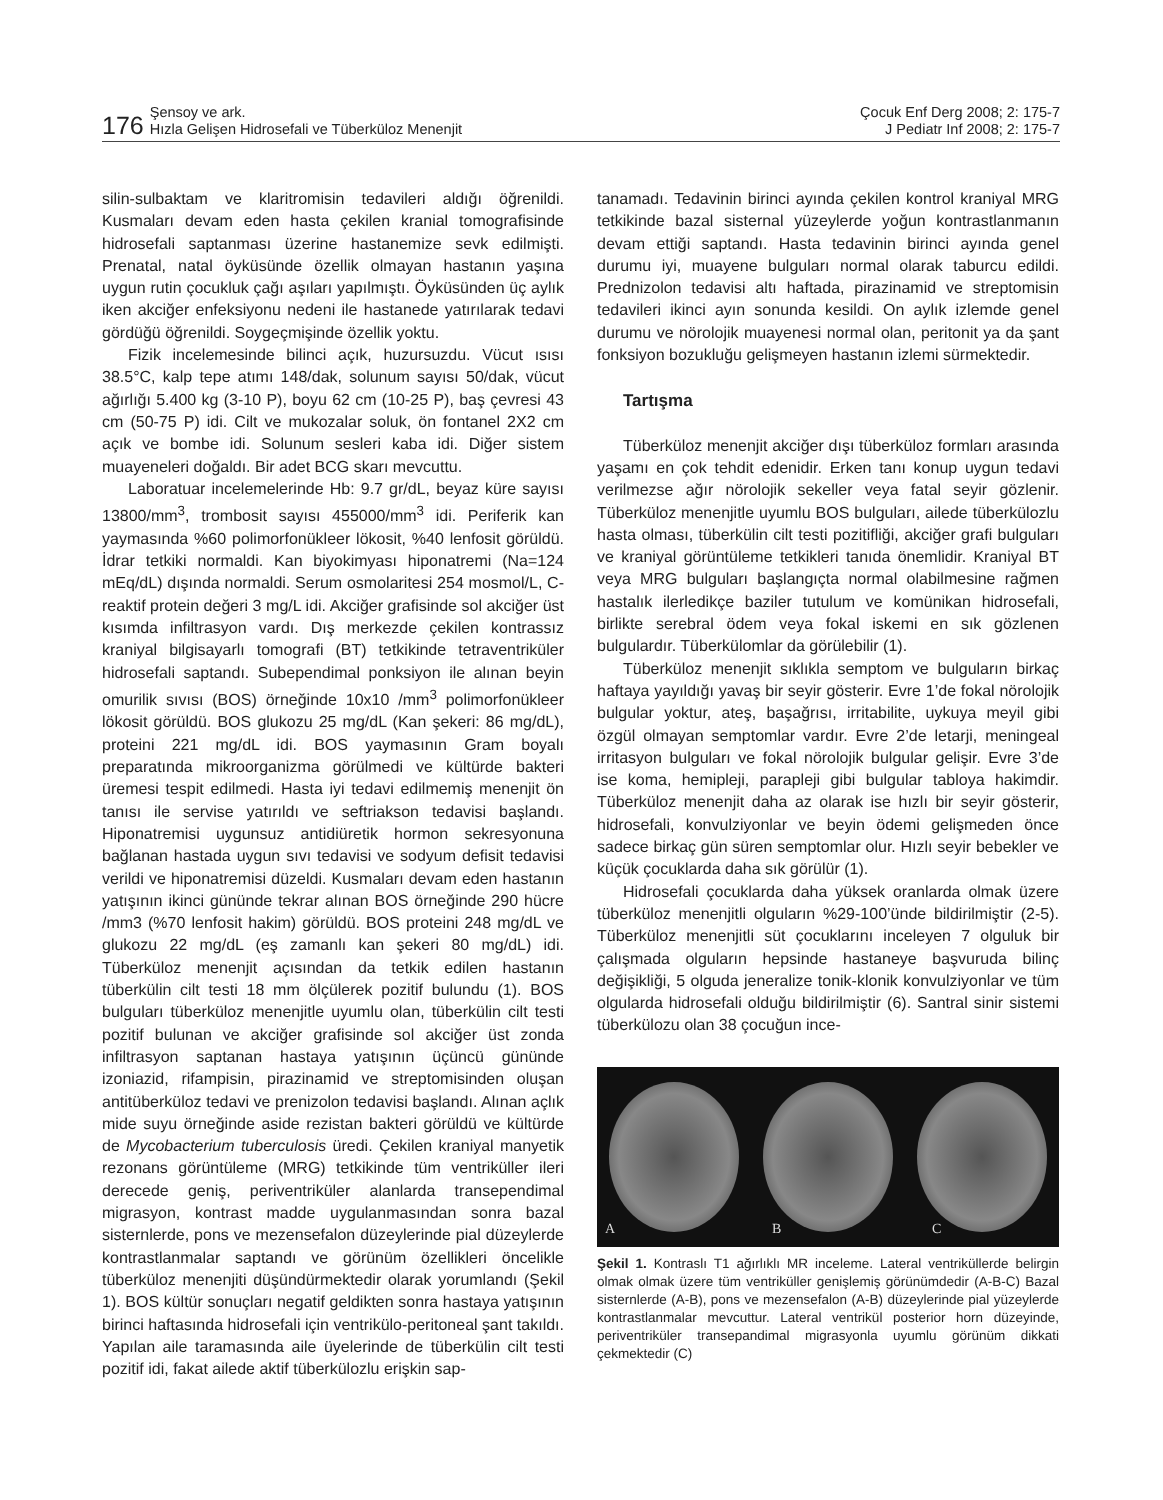176 Şensoy ve ark.
Hızla Gelişen Hidrosefali ve Tüberküloz Menenjit
Çocuk Enf Derg 2008; 2: 175-7
J Pediatr Inf 2008; 2: 175-7
silin-sulbaktam ve klaritromisin tedavileri aldığı öğrenildi. Kusmaları devam eden hasta çekilen kranial tomografisinde hidrosefali saptanması üzerine hastanemize sevk edilmişti. Prenatal, natal öyküsünde özellik olmayan hastanın yaşına uygun rutin çocukluk çağı aşıları yapılmıştı. Öyküsünden üç aylık iken akciğer enfeksiyonu nedeni ile hastanede yatırılarak tedavi gördüğü öğrenildi. Soygeçmişinde özellik yoktu.
Fizik incelemesinde bilinci açık, huzursuzdu. Vücut ısısı 38.5°C, kalp tepe atımı 148/dak, solunum sayısı 50/dak, vücut ağırlığı 5.400 kg (3-10 P), boyu 62 cm (10-25 P), baş çevresi 43 cm (50-75 P) idi. Cilt ve mukozalar soluk, ön fontanel 2X2 cm açık ve bombe idi. Solunum sesleri kaba idi. Diğer sistem muayeneleri doğaldı. Bir adet BCG skarı mevcuttu.
Laboratuar incelemelerinde Hb: 9.7 gr/dL, beyaz küre sayısı 13800/mm<sup>3</sup>, trombosit sayısı 455000/mm<sup>3</sup> idi. Periferik kan yaymasında %60 polimorfonükleer lökosit, %40 lenfosit görüldü. İdrar tetkiki normaldi. Kan biyokimyası hiponatremi (Na=124 mEq/dL) dışında normaldi. Serum osmolaritesi 254 mosmol/L, C-reaktif protein değeri 3 mg/L idi. Akciğer grafisinde sol akciğer üst kısımda infiltrasyon vardı. Dış merkezde çekilen kontrassız kraniyal bilgisayarlı tomografi (BT) tetkikinde tetraventriküler hidrosefali saptandı. Subependimal ponksiyon ile alınan beyin omurilik sıvısı (BOS) örneğinde 10x10 /mm<sup>3</sup> polimorfonükleer lökosit görüldü. BOS glukozu 25 mg/dL (Kan şekeri: 86 mg/dL), proteini 221 mg/dL idi. BOS yaymasının Gram boyalı preparatında mikroorganizma görülmedi ve kültürde bakteri üremesi tespit edilmedi. Hasta iyi tedavi edilmemiş menenjit ön tanısı ile servise yatırıldı ve seftriakson tedavisi başlandı. Hiponatremisi uygunsuz antidiüretik hormon sekresyonuna bağlanan hastada uygun sıvı tedavisi ve sodyum defisit tedavisi verildi ve hiponatremisi düzeldi. Kusmaları devam eden hastanın yatışının ikinci gününde tekrar alınan BOS örneğinde 290 hücre /mm3 (%70 lenfosit hakim) görüldü. BOS proteini 248 mg/dL ve glukozu 22 mg/dL (eş zamanlı kan şekeri 80 mg/dL) idi. Tüberküloz menenjit açısından da tetkik edilen hastanın tüberkülin cilt testi 18 mm ölçülerek pozitif bulundu (1). BOS bulguları tüberküloz menenjitle uyumlu olan, tüberkülin cilt testi pozitif bulunan ve akciğer grafisinde sol akciğer üst zonda infiltrasyon saptanan hastaya yatışının üçüncü gününde izoniazid, rifampisin, pirazinamid ve streptomisinden oluşan antitüberküloz tedavi ve prenizolon tedavisi başlandı. Alınan açlık mide suyu örneğinde aside rezistan bakteri görüldü ve kültürde de Mycobacterium tuberculosis üredi. Çekilen kraniyal manyetik rezonans görüntüleme (MRG) tetkikinde tüm ventriküller ileri derecede geniş, periventriküler alanlarda transependimal migrasyon, kontrast madde uygulanmasından sonra bazal sisternlerde, pons ve mezensefalon düzeylerinde pial düzeylerde kontrastlanmalar saptandı ve görünüm özellikleri öncelikle tüberküloz menenjiti düşündürmektedir olarak yorumlandı (Şekil 1). BOS kültür sonuçları negatif geldikten sonra hastaya yatışının birinci haftasında hidrosefali için ventrikülo-peritoneal şant takıldı. Yapılan aile taramasında aile üyelerinde de tüberkülin cilt testi pozitif idi, fakat ailede aktif tüberkülozlu erişkin sap-
tanamadı. Tedavinin birinci ayında çekilen kontrol kraniyal MRG tetkikinde bazal sisternal yüzeylerde yoğun kontrastlanmanın devam ettiği saptandı. Hasta tedavinin birinci ayında genel durumu iyi, muayene bulguları normal olarak taburcu edildi. Prednizolon tedavisi altı haftada, pirazinamid ve streptomisin tedavileri ikinci ayın sonunda kesildi. On aylık izlemde genel durumu ve nörolojik muayenesi normal olan, peritonit ya da şant fonksiyon bozukluğu gelişmeyen hastanın izlemi sürmektedir.
Tartışma
Tüberküloz menenjit akciğer dışı tüberküloz formları arasında yaşamı en çok tehdit edenidir. Erken tanı konup uygun tedavi verilmezse ağır nörolojik sekeller veya fatal seyir gözlenir. Tüberküloz menenjitle uyumlu BOS bulguları, ailede tüberkülozlu hasta olması, tüberkülin cilt testi pozitifliği, akciğer grafi bulguları ve kraniyal görüntüleme tetkikleri tanıda önemlidir. Kraniyal BT veya MRG bulguları başlangıçta normal olabilmesine rağmen hastalık ilerledikçe baziler tutulum ve komünikan hidrosefali, birlikte serebral ödem veya fokal iskemi en sık gözlenen bulgulardır. Tüberkülomlar da görülebilir (1).
Tüberküloz menenjit sıklıkla semptom ve bulguların birkaç haftaya yayıldığı yavaş bir seyir gösterir. Evre 1’de fokal nörolojik bulgular yoktur, ateş, başağrısı, irritabilite, uykuya meyil gibi özgül olmayan semptomlar vardır. Evre 2’de letarji, meningeal irritasyon bulguları ve fokal nörolojik bulgular gelişir. Evre 3’de ise koma, hemipleji, parapleji gibi bulgular tabloya hakimdir. Tüberküloz menenjit daha az olarak ise hızlı bir seyir gösterir, hidrosefali, konvulziyonlar ve beyin ödemi gelişmeden önce sadece birkaç gün süren semptomlar olur. Hızlı seyir bebekler ve küçük çocuklarda daha sık görülür (1).
Hidrosefali çocuklarda daha yüksek oranlarda olmak üzere tüberküloz menenjitli olguların %29-100’ünde bildirilmiştir (2-5). Tüberküloz menenjitli süt çocuklarını inceleyen 7 olguluk bir çalışmada olguların hepsinde hastaneye başvuruda bilinç değişikliği, 5 olguda jeneralize tonik-klonik konvulziyonlar ve tüm olgularda hidrosefali olduğu bildirilmiştir (6). Santral sinir sistemi tüberkülozu olan 38 çocuğun ince-
A B C
Şekil 1. Kontraslı T1 ağırlıklı MR inceleme. Lateral ventriküllerde belirgin olmak olmak üzere tüm ventriküller genişlemiş görünümdedir (A-B-C) Bazal sisternlerde (A-B), pons ve mezensefalon (A-B) düzeylerinde pial yüzeylerde kontrastlanmalar mevcuttur. Lateral ventrikül posterior horn düzeyinde, periventriküler transepandimal migrasyonla uyumlu görünüm dikkati çekmektedir (C)